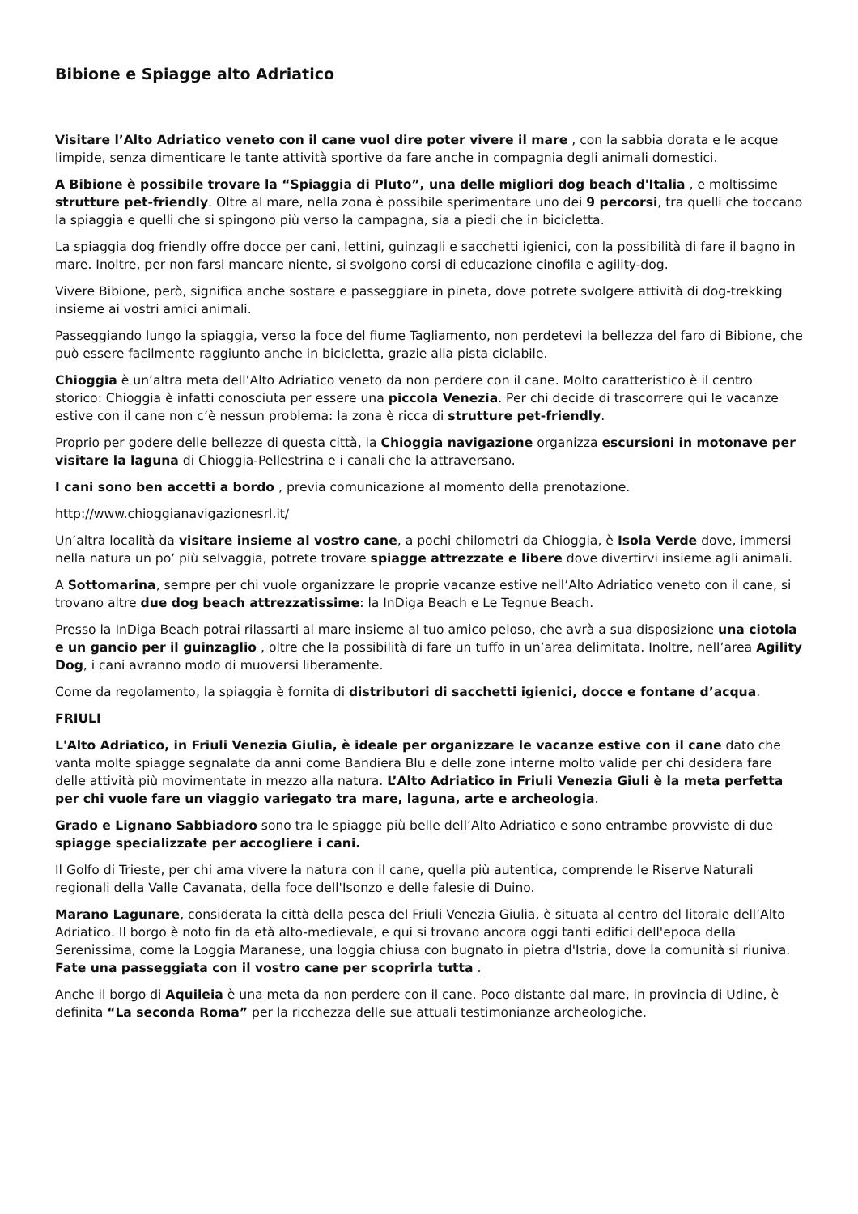Bibione e Spiagge alto Adriatico
Visitare l’Alto Adriatico veneto con il cane vuol dire poter vivere il mare , con la sabbia dorata e le acque limpide, senza dimenticare le tante attività sportive da fare anche in compagnia degli animali domestici.
A Bibione è possibile trovare la “Spiaggia di Pluto”, una delle migliori dog beach d'Italia , e moltissime strutture pet-friendly. Oltre al mare, nella zona è possibile sperimentare uno dei 9 percorsi, tra quelli che toccano la spiaggia e quelli che si spingono più verso la campagna, sia a piedi che in bicicletta.
La spiaggia dog friendly offre docce per cani, lettini, guinzagli e sacchetti igienici, con la possibilità di fare il bagno in mare. Inoltre, per non farsi mancare niente, si svolgono corsi di educazione cinofila e agility-dog.
Vivere Bibione, però, significa anche sostare e passeggiare in pineta, dove potrete svolgere attività di dog-trekking insieme ai vostri amici animali.
Passeggiando lungo la spiaggia, verso la foce del fiume Tagliamento, non perdetevi la bellezza del faro di Bibione, che può essere facilmente raggiunto anche in bicicletta, grazie alla pista ciclabile.
Chioggia è un’altra meta dell’Alto Adriatico veneto da non perdere con il cane. Molto caratteristico è il centro storico: Chioggia è infatti conosciuta per essere una piccola Venezia. Per chi decide di trascorrere qui le vacanze estive con il cane non c’è nessun problema: la zona è ricca di strutture pet-friendly.
Proprio per godere delle bellezze di questa città, la Chioggia navigazione organizza escursioni in motonave per visitare la laguna di Chioggia-Pellestrina e i canali che la attraversano.
I cani sono ben accetti a bordo , previa comunicazione al momento della prenotazione.
http://www.chioggianavigazionesrl.it/
Un’altra località da visitare insieme al vostro cane, a pochi chilometri da Chioggia, è Isola Verde dove, immersi nella natura un po’ più selvaggia, potrete trovare spiagge attrezzate e libere dove divertirvi insieme agli animali.
A Sottomarina, sempre per chi vuole organizzare le proprie vacanze estive nell’Alto Adriatico veneto con il cane, si trovano altre due dog beach attrezzatissime: la InDiga Beach e Le Tegnue Beach.
Presso la InDiga Beach potrai rilassarti al mare insieme al tuo amico peloso, che avrà a sua disposizione una ciotola e un gancio per il guinzaglio , oltre che la possibilità di fare un tuffo in un’area delimitata. Inoltre, nell’area Agility Dog, i cani avranno modo di muoversi liberamente.
Come da regolamento, la spiaggia è fornita di distributori di sacchetti igienici, docce e fontane d’acqua.
FRIULI
L'Alto Adriatico, in Friuli Venezia Giulia, è ideale per organizzare le vacanze estive con il cane dato che vanta molte spiagge segnalate da anni come Bandiera Blu e delle zone interne molto valide per chi desidera fare delle attività più movimentate in mezzo alla natura. L’Alto Adriatico in Friuli Venezia Giuli è la meta perfetta per chi vuole fare un viaggio variegato tra mare, laguna, arte e archeologia.
Grado e Lignano Sabbiadoro sono tra le spiagge più belle dell’Alto Adriatico e sono entrambe provviste di due spiagge specializzate per accogliere i cani.
Il Golfo di Trieste, per chi ama vivere la natura con il cane, quella più autentica, comprende le Riserve Naturali regionali della Valle Cavanata, della foce dell'Isonzo e delle falesie di Duino.
Marano Lagunare, considerata la città della pesca del Friuli Venezia Giulia, è situata al centro del litorale dell’Alto Adriatico. Il borgo è noto fin da età alto-medievale, e qui si trovano ancora oggi tanti edifici dell'epoca della Serenissima, come la Loggia Maranese, una loggia chiusa con bugnato in pietra d'Istria, dove la comunità si riuniva. Fate una passeggiata con il vostro cane per scoprirla tutta .
Anche il borgo di Aquileia è una meta da non perdere con il cane. Poco distante dal mare, in provincia di Udine, è definita “La seconda Roma” per la ricchezza delle sue attuali testimonianze archeologiche.